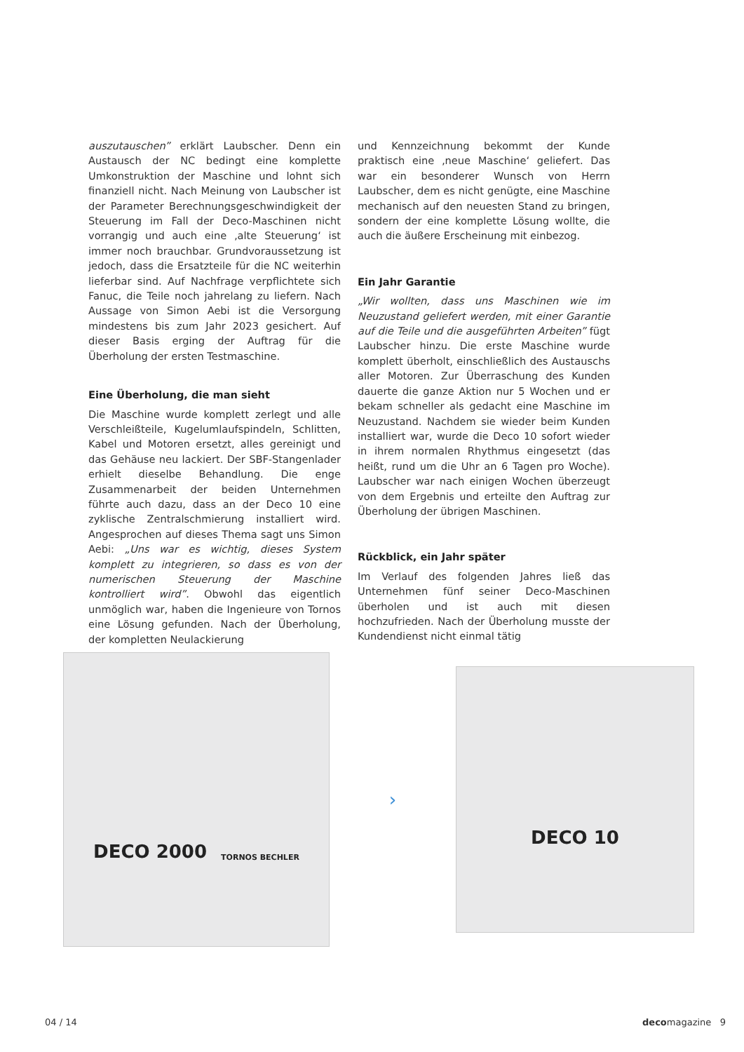auszutauschen” erklärt Laubscher. Denn ein Austausch der NC bedingt eine komplette Umkonstruktion der Maschine und lohnt sich finanziell nicht. Nach Meinung von Laubscher ist der Parameter Berechnungsgeschwindigkeit der Steuerung im Fall der Deco-Maschinen nicht vorrangig und auch eine ‚alte Steuerung‘ ist immer noch brauchbar. Grundvoraussetzung ist jedoch, dass die Ersatzteile für die NC weiterhin lieferbar sind. Auf Nachfrage verpflichtete sich Fanuc, die Teile noch jahrelang zu liefern. Nach Aussage von Simon Aebi ist die Versorgung mindestens bis zum Jahr 2023 gesichert. Auf dieser Basis erging der Auftrag für die Überholung der ersten Testmaschine.
Eine Überholung, die man sieht
Die Maschine wurde komplett zerlegt und alle Verschleißteile, Kugelumlaufspindeln, Schlitten, Kabel und Motoren ersetzt, alles gereinigt und das Gehäuse neu lackiert. Der SBF-Stangenlader erhielt dieselbe Behandlung. Die enge Zusammenarbeit der beiden Unternehmen führte auch dazu, dass an der Deco 10 eine zyklische Zentralschmierung installiert wird. Angesprochen auf dieses Thema sagt uns Simon Aebi: „Uns war es wichtig, dieses System komplett zu integrieren, so dass es von der numerischen Steuerung der Maschine kontrolliert wird”. Obwohl das eigentlich unmöglich war, haben die Ingenieure von Tornos eine Lösung gefunden. Nach der Überholung, der kompletten Neulackierung
und Kennzeichnung bekommt der Kunde praktisch eine ‚neue Maschine‘ geliefert. Das war ein besonderer Wunsch von Herrn Laubscher, dem es nicht genügte, eine Maschine mechanisch auf den neuesten Stand zu bringen, sondern der eine komplette Lösung wollte, die auch die äußere Erscheinung mit einbezog.
Ein Jahr Garantie
„Wir wollten, dass uns Maschinen wie im Neuzustand geliefert werden, mit einer Garantie auf die Teile und die ausgeführten Arbeiten” fügt Laubscher hinzu. Die erste Maschine wurde komplett überholt, einschließlich des Austauschs aller Motoren. Zur Überraschung des Kunden dauerte die ganze Aktion nur 5 Wochen und er bekam schneller als gedacht eine Maschine im Neuzustand. Nachdem sie wieder beim Kunden installiert war, wurde die Deco 10 sofort wieder in ihrem normalen Rhythmus eingesetzt (das heißt, rund um die Uhr an 6 Tagen pro Woche). Laubscher war nach einigen Wochen überzeugt von dem Ergebnis und erteilte den Auftrag zur Überholung der übrigen Maschinen.
Rückblick, ein Jahr später
Im Verlauf des folgenden Jahres ließ das Unternehmen fünf seiner Deco-Maschinen überholen und ist auch mit diesen hochzufrieden. Nach der Überholung musste der Kundendienst nicht einmal tätig
DECO 2000 TORNOS BECHLER
›
DECO 10
04 / 14 decomagazine 9